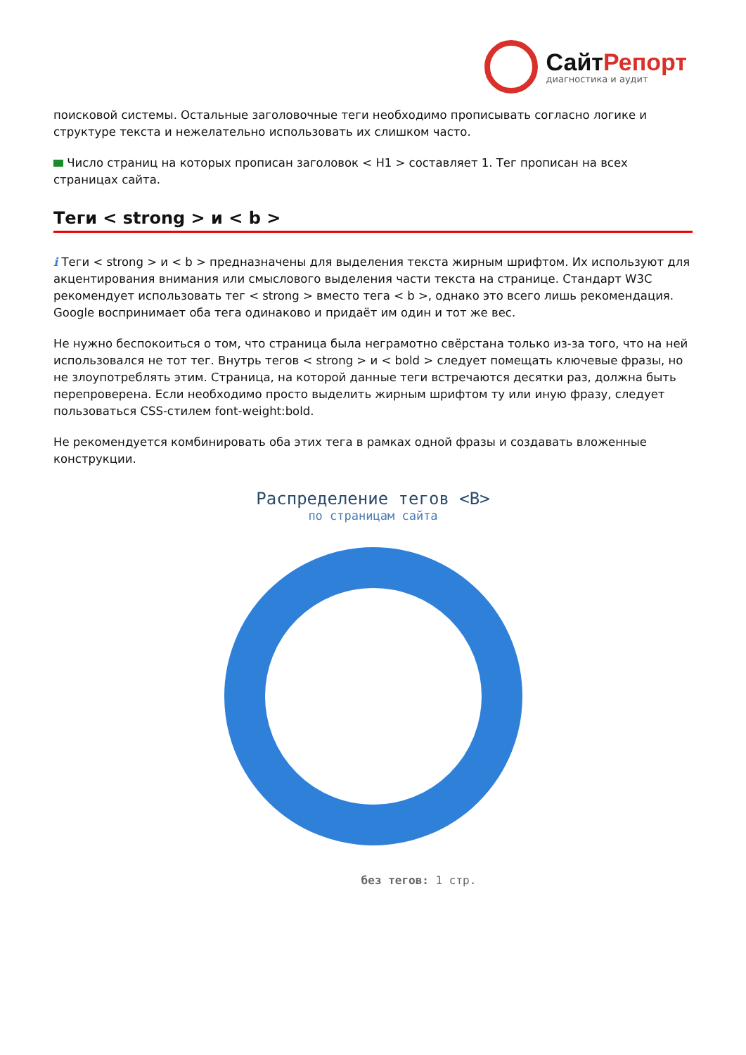СайтРепорт
диагностика и аудит
поисковой системы. Остальные заголовочные теги необходимо прописывать согласно логике и структуре текста и нежелательно использовать их слишком часто.
Число страниц на которых прописан заголовок < H1 > составляет 1. Тег прописан на всех страницах сайта.
Теги < strong > и < b >
i Теги < strong > и < b > предназначены для выделения текста жирным шрифтом. Их используют для акцентирования внимания или смыслового выделения части текста на странице. Стандарт W3C рекомендует использовать тег < strong > вместо тега < b >, однако это всего лишь рекомендация. Google воспринимает оба тега одинаково и придаёт им один и тот же вес.
Не нужно беспокоиться о том, что страница была неграмотно свёрстана только из-за того, что на ней использовался не тот тег. Внутрь тегов < strong > и < bold > следует помещать ключевые фразы, но не злоупотреблять этим. Страница, на которой данные теги встречаются десятки раз, должна быть перепроверена. Если необходимо просто выделить жирным шрифтом ту или иную фразу, следует пользоваться CSS-стилем font-weight:bold.
Не рекомендуется комбинировать оба этих тега в рамках одной фразы и создавать вложенные конструкции.
Распределение тегов <B>
по страницам сайта
без тегов: 1 стр.